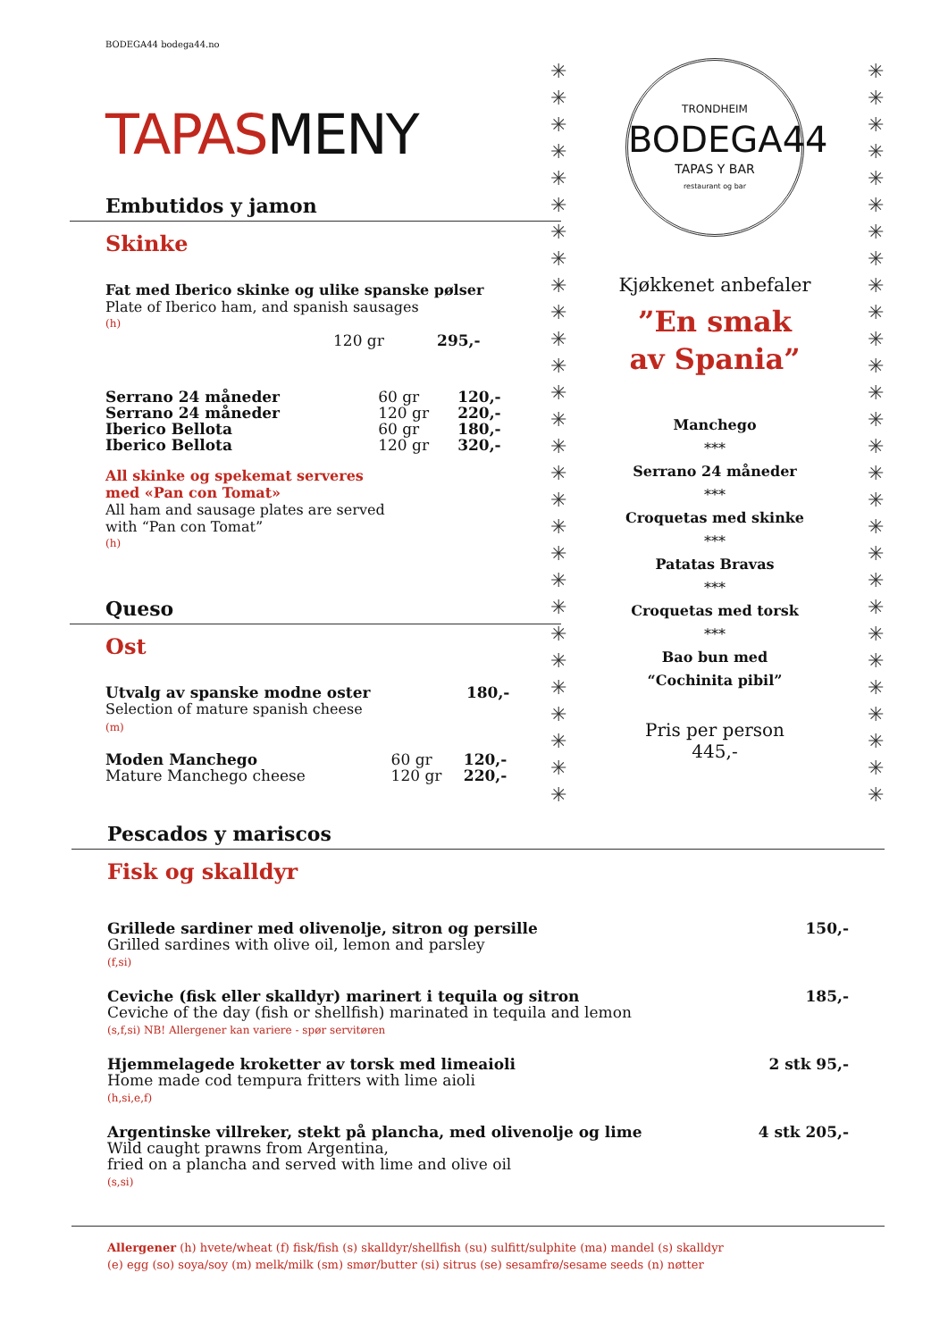BODEGA44 bodega44.no
TAPASMENY
Embutidos y jamon
Skinke
Fat med Iberico skinke og ulike spanske pølser
Plate of Iberico ham, and spanish sausages
(h)
| | 120 gr | 295,- |
| Serrano 24 måneder | 60 gr | 120,- |
| Serrano 24 måneder | 120 gr | 220,- |
| Iberico Bellota | 60 gr | 180,- |
| Iberico Bellota | 120 gr | 320,- |
All skinke og spekemat serveres
med «Pan con Tomat»
All ham and sausage plates are served
with “Pan con Tomat”
(h)
Queso
Ost
| Utvalg av spanske modne oster Selection of mature spanish cheese (m) | 180,- |
| Moden Manchego Mature Manchego cheese | 60 gr 120 gr | 120,- 220,- |
✳
✳
✳
✳
✳
✳
✳
✳
✳
✳
✳
✳
✳
✳
✳
✳
✳
✳
✳
✳
✳
✳
✳
✳
✳
✳
✳
✳
✳
✳
✳
✳
✳
✳
✳
✳
✳
✳
✳
✳
✳
✳
✳
✳
✳
✳
✳
✳
✳
✳
✳
✳
✳
✳
✳
✳
TRONDHEIM
BODEGA44
TAPAS Y BAR
restaurant og bar
Kjøkkenet anbefaler
”En smak
av Spania”
Manchego
***
Serrano 24 måneder
***
Croquetas med skinke
***
Patatas Bravas
***
Croquetas med torsk
***
Bao bun med
“Cochinita pibil”
Pris per person
445,-
Pescados y mariscos
Fisk og skalldyr
| Grillede sardiner med olivenolje, sitron og persille Grilled sardines with olive oil, lemon and parsley (f,si) | 150,- |
| Ceviche (fisk eller skalldyr) marinert i tequila og sitron Ceviche of the day (fish or shellfish) marinated in tequila and lemon (s,f,si) NB! Allergener kan variere - spør servitøren | 185,- |
| Hjemmelagede kroketter av torsk med limeaioli Home made cod tempura fritters with lime aioli (h,si,e,f) | 2 stk 95,- |
| Argentinske villreker, stekt på plancha, med olivenolje og lime Wild caught prawns from Argentina, fried on a plancha and served with lime and olive oil (s,si) | 4 stk 205,- |
Allergener (h) hvete/wheat (f) fisk/fish (s) skalldyr/shellfish (su) sulfitt/sulphite (ma) mandel (s) skalldyr
(e) egg (so) soya/soy (m) melk/milk (sm) smør/butter (si) sitrus (se) sesamfrø/sesame seeds (n) nøtter